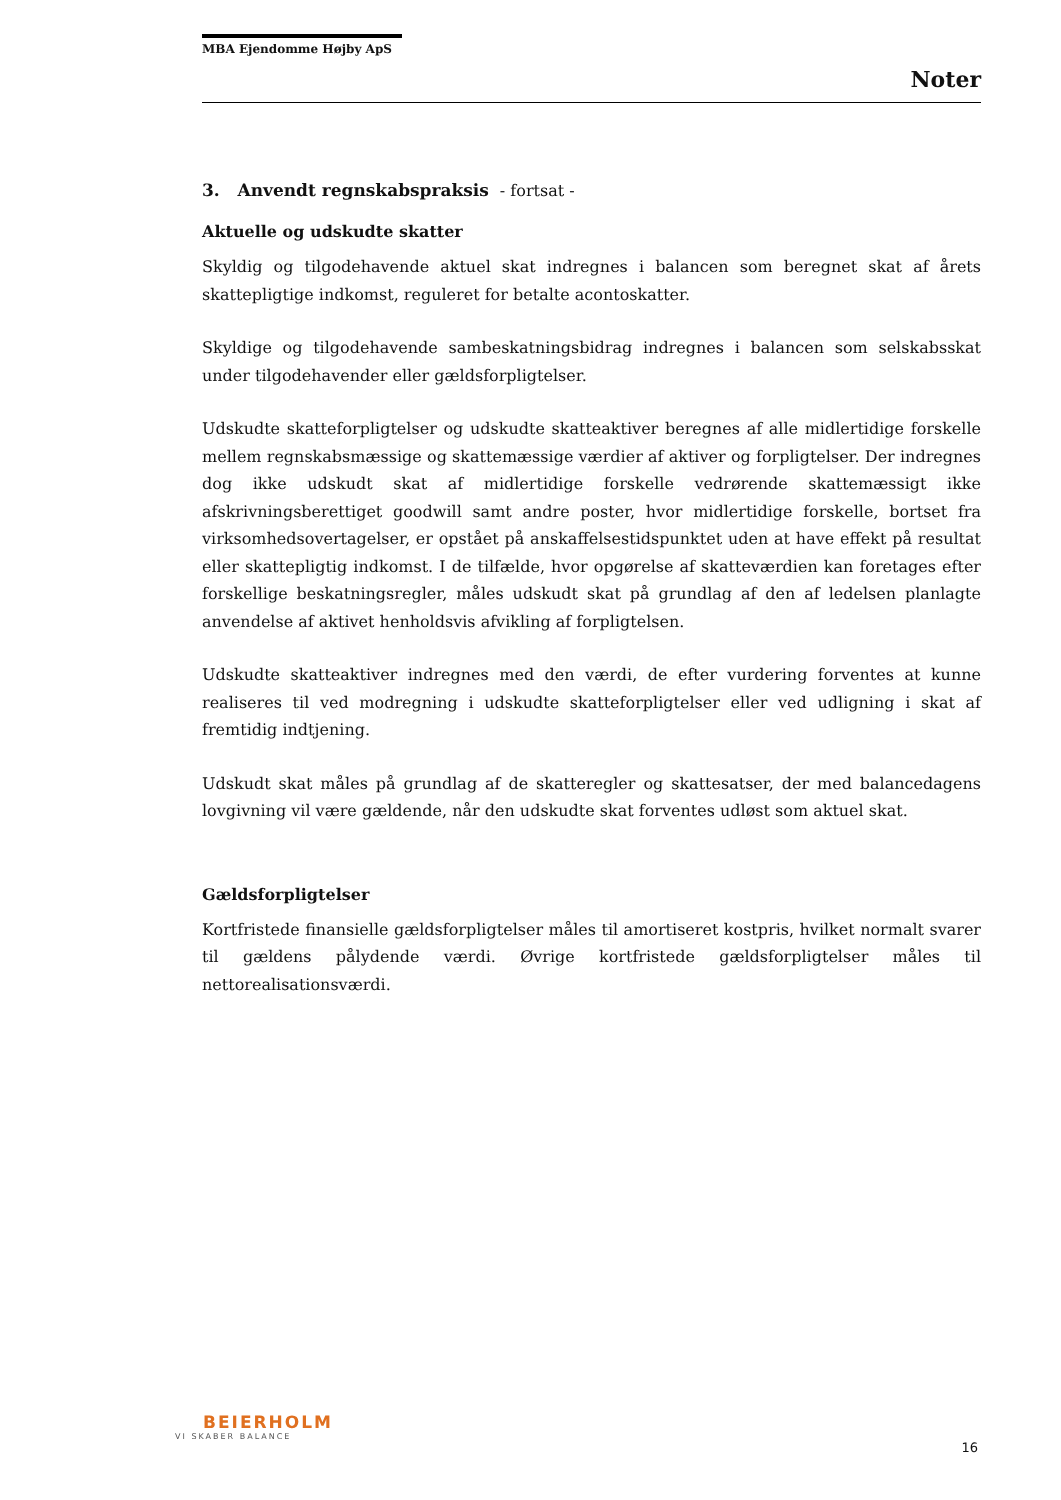MBA Ejendomme Højby ApS
Noter
3. Anvendt regnskabspraksis - fortsat -
Aktuelle og udskudte skatter
Skyldig og tilgodehavende aktuel skat indregnes i balancen som beregnet skat af årets skattepligtige indkomst, reguleret for betalte acontoskatter.
Skyldige og tilgodehavende sambeskatningsbidrag indregnes i balancen som selskabsskat under tilgodehavender eller gældsforpligtelser.
Udskudte skatteforpligtelser og udskudte skatteaktiver beregnes af alle midlertidige forskelle mellem regnskabsmæssige og skattemæssige værdier af aktiver og forpligtelser. Der indregnes dog ikke udskudt skat af midlertidige forskelle vedrørende skattemæssigt ikke afskrivningsberettiget goodwill samt andre poster, hvor midlertidige forskelle, bortset fra virksomhedsovertagelser, er opstået på anskaffelsestidspunktet uden at have effekt på resultat eller skattepligtig indkomst. I de tilfælde, hvor opgørelse af skatteværdien kan foretages efter forskellige beskatningsregler, måles udskudt skat på grundlag af den af ledelsen planlagte anvendelse af aktivet henholdsvis afvikling af forpligtelsen.
Udskudte skatteaktiver indregnes med den værdi, de efter vurdering forventes at kunne realiseres til ved modregning i udskudte skatteforpligtelser eller ved udligning i skat af fremtidig indtjening.
Udskudt skat måles på grundlag af de skatteregler og skattesatser, der med balancedagens lovgivning vil være gældende, når den udskudte skat forventes udløst som aktuel skat.
Gældsforpligtelser
Kortfristede finansielle gældsforpligtelser måles til amortiseret kostpris, hvilket normalt svarer til gældens pålydende værdi. Øvrige kortfristede gældsforpligtelser måles til nettorealisationsværdi.
BEIERHOLM
VI SKABER BALANCE
16